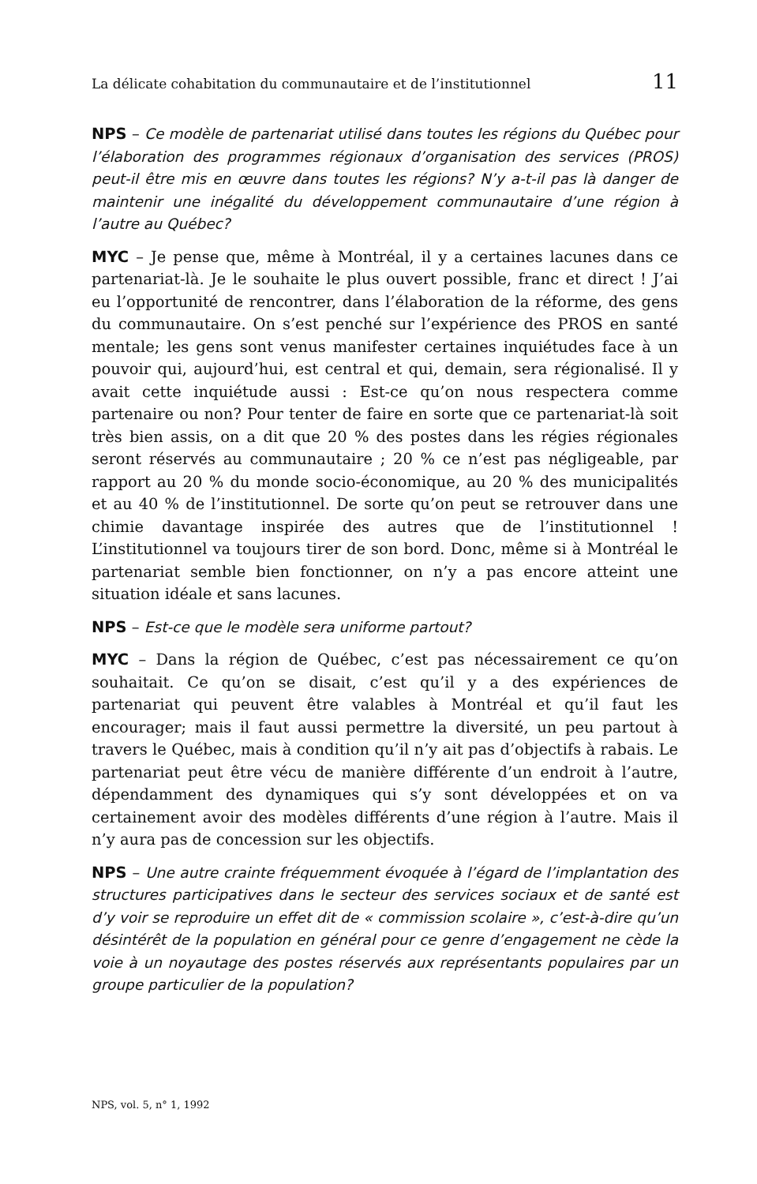La délicate cohabitation du communautaire et de l’institutionnel 11
NPS – Ce modèle de partenariat utilisé dans toutes les régions du Québec pour l’élaboration des programmes régionaux d’organisation des services (PROS) peut-il être mis en œuvre dans toutes les régions? N’y a-t-il pas là danger de maintenir une inégalité du développement communautaire d’une région à l’autre au Québec?
MYC – Je pense que, même à Montréal, il y a certaines lacunes dans ce partenariat-là. Je le souhaite le plus ouvert possible, franc et direct ! J’ai eu l’opportunité de rencontrer, dans l’élaboration de la réforme, des gens du communautaire. On s’est penché sur l’expérience des PROS en santé mentale; les gens sont venus manifester certaines inquiétudes face à un pouvoir qui, aujourd’hui, est central et qui, demain, sera régionalisé. Il y avait cette inquiétude aussi : Est-ce qu’on nous respectera comme partenaire ou non? Pour tenter de faire en sorte que ce partenariat-là soit très bien assis, on a dit que 20 % des postes dans les régies régionales seront réservés au communautaire ; 20 % ce n’est pas négligeable, par rapport au 20 % du monde socio-économique, au 20 % des municipalités et au 40 % de l’institutionnel. De sorte qu’on peut se retrouver dans une chimie davantage inspirée des autres que de l’institutionnel ! L’institutionnel va toujours tirer de son bord. Donc, même si à Montréal le partenariat semble bien fonctionner, on n’y a pas encore atteint une situation idéale et sans lacunes.
NPS – Est-ce que le modèle sera uniforme partout?
MYC – Dans la région de Québec, c’est pas nécessairement ce qu’on souhaitait. Ce qu’on se disait, c’est qu’il y a des expériences de partenariat qui peuvent être valables à Montréal et qu’il faut les encourager; mais il faut aussi permettre la diversité, un peu partout à travers le Québec, mais à condition qu’il n’y ait pas d’objectifs à rabais. Le partenariat peut être vécu de manière différente d’un endroit à l’autre, dépendamment des dynamiques qui s’y sont développées et on va certainement avoir des modèles différents d’une région à l’autre. Mais il n’y aura pas de concession sur les objectifs.
NPS – Une autre crainte fréquemment évoquée à l’égard de l’implantation des structures participatives dans le secteur des services sociaux et de santé est d’y voir se reproduire un effet dit de « commission scolaire », c’est-à-dire qu’un désintérêt de la population en général pour ce genre d’engagement ne cède la voie à un noyautage des postes réservés aux représentants populaires par un groupe particulier de la population?
NPS, vol. 5, n° 1, 1992